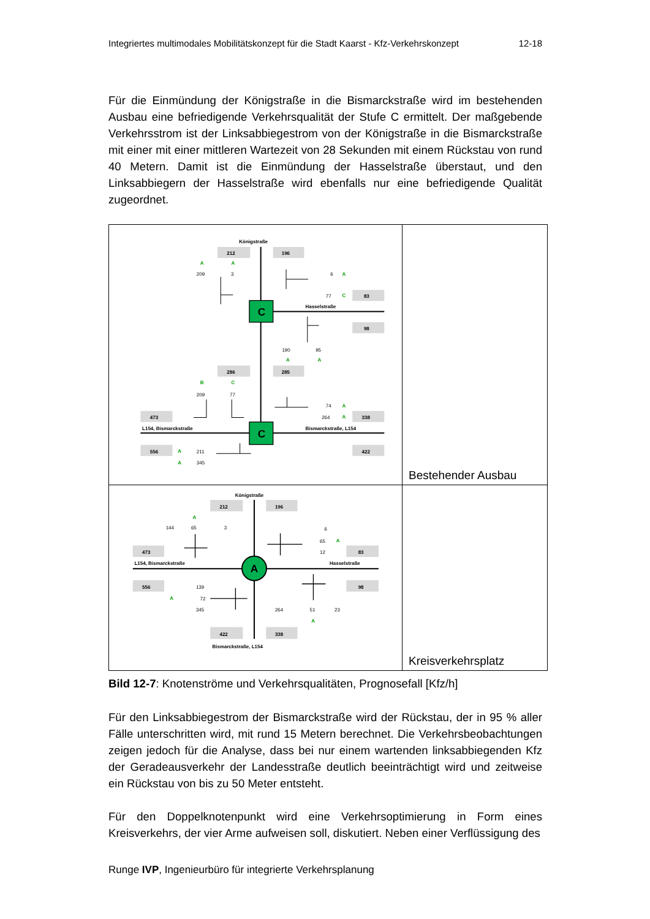Integriertes multimodales Mobilitätskonzept für die Stadt Kaarst - Kfz-Verkehrskonzept 12-18
Für die Einmündung der Königstraße in die Bismarckstraße wird im bestehenden Ausbau eine befriedigende Verkehrsqualität der Stufe C ermittelt. Der maßgebende Verkehrsstrom ist der Linksabbiegestrom von der Königstraße in die Bismarckstraße mit einer mit einer mittleren Wartezeit von 28 Sekunden mit einem Rückstau von rund 40 Metern. Damit ist die Einmündung der Hasselstraße überstaut, und den Linksabbiegern der Hasselstraße wird ebenfalls nur eine befriedigende Qualität zugeordnet.
| C C Königstraße 212 196 A A 209 3 6 A 77 C 83 Hasselstraße 98 190 95 A A 286 285 B C 209 77 74 A 473 264 A 338 L154, Bismarckstraße Bismarckstraße, L154 556 A 211 422 A 345 | Bestehender Ausbau |
| A Königstraße 212 196 A 144 65 3 6 65 A 473 12 83 L154, Bismarckstraße Hasselstraße 556 139 98 A 72 345 264 51 23 A 422 338 Bismarckstraße, L154 | Kreisverkehrsplatz |
Bild 12-7: Knotenströme und Verkehrsqualitäten, Prognosefall [Kfz/h]
Für den Linksabbiegestrom der Bismarckstraße wird der Rückstau, der in 95 % aller Fälle unterschritten wird, mit rund 15 Metern berechnet. Die Verkehrsbeobachtungen zeigen jedoch für die Analyse, dass bei nur einem wartenden linksabbiegenden Kfz der Geradeausverkehr der Landesstraße deutlich beeinträchtigt wird und zeitweise ein Rückstau von bis zu 50 Meter entsteht.
Für den Doppelknotenpunkt wird eine Verkehrsoptimierung in Form eines Kreisverkehrs, der vier Arme aufweisen soll, diskutiert. Neben einer Verflüssigung des
Runge IVP, Ingenieurbüro für integrierte Verkehrsplanung